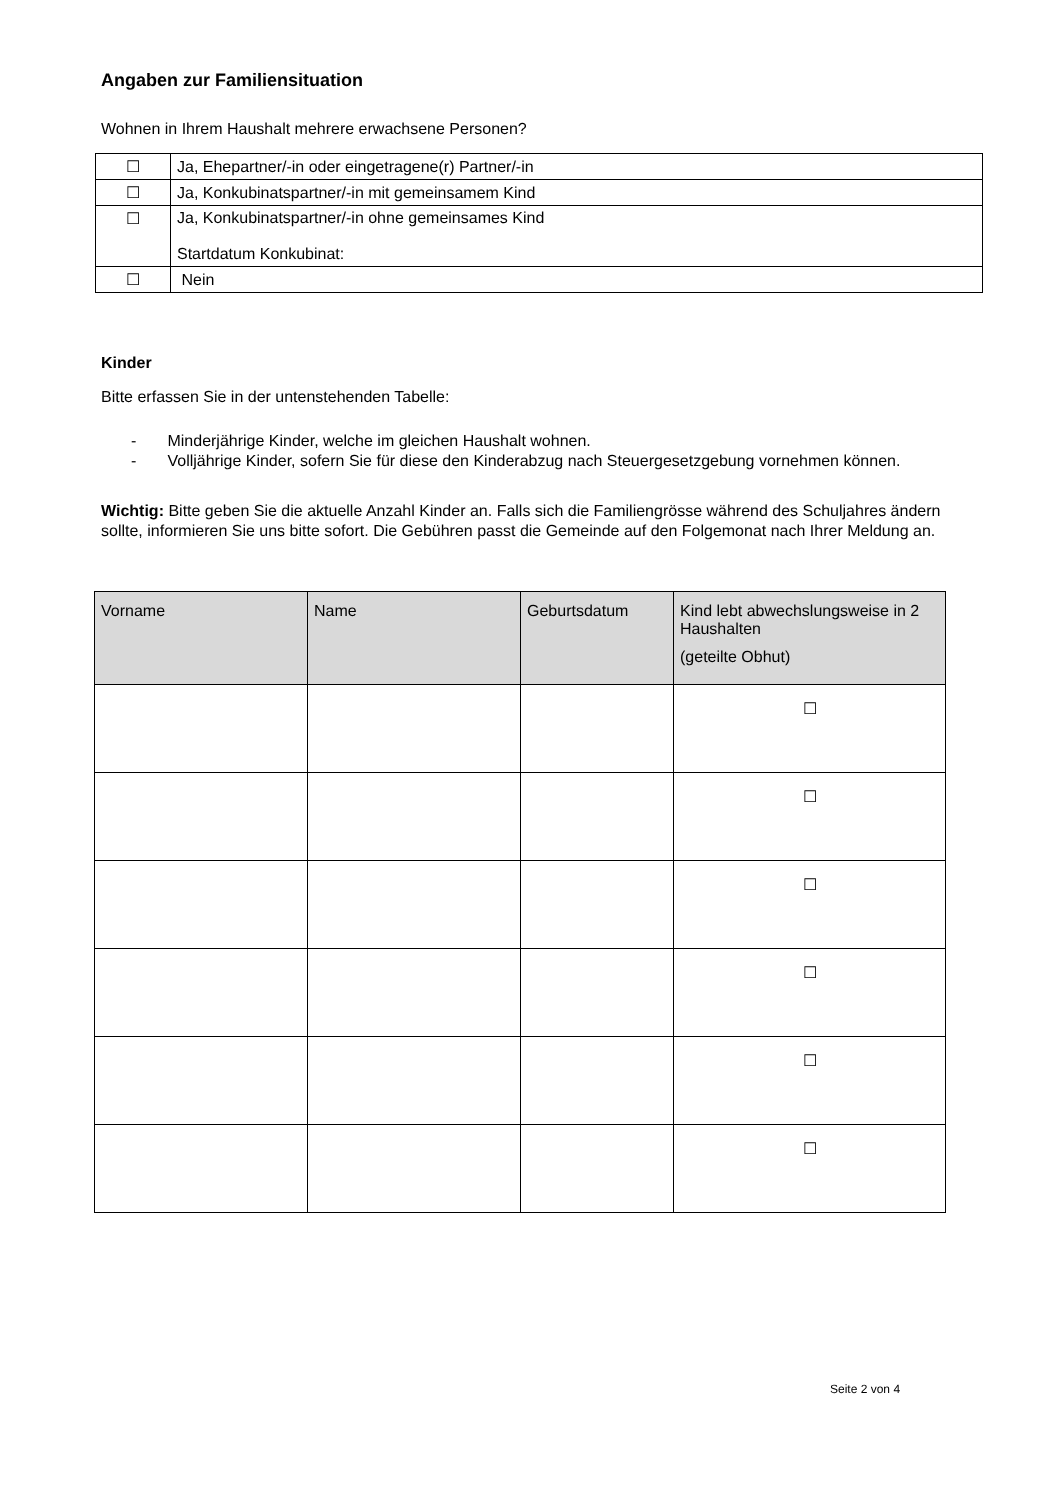Angaben zur Familiensituation
Wohnen in Ihrem Haushalt mehrere erwachsene Personen?
| ☐ | Ja, Ehepartner/-in oder eingetragene(r) Partner/-in |
| ☐ | Ja, Konkubinatspartner/-in mit gemeinsamem Kind |
| ☐ | Ja, Konkubinatspartner/-in ohne gemeinsames Kind Startdatum Konkubinat: |
| ☐ | Nein |
Kinder
Bitte erfassen Sie in der untenstehenden Tabelle:
- Minderjährige Kinder, welche im gleichen Haushalt wohnen.
- Volljährige Kinder, sofern Sie für diese den Kinderabzug nach Steuergesetzgebung vornehmen können.
Wichtig: Bitte geben Sie die aktuelle Anzahl Kinder an. Falls sich die Familiengrösse während des Schuljahres ändern sollte, informieren Sie uns bitte sofort. Die Gebühren passt die Gemeinde auf den Folgemonat nach Ihrer Meldung an.
| Vorname | Name | Geburtsdatum | Kind lebt abwechslungsweise in 2 Haushalten (geteilte Obhut) |
| --- | --- | --- | --- |
| | | | ☐ |
| | | | ☐ |
| | | | ☐ |
| | | | ☐ |
| | | | ☐ |
| | | | ☐ |
Seite 2 von 4